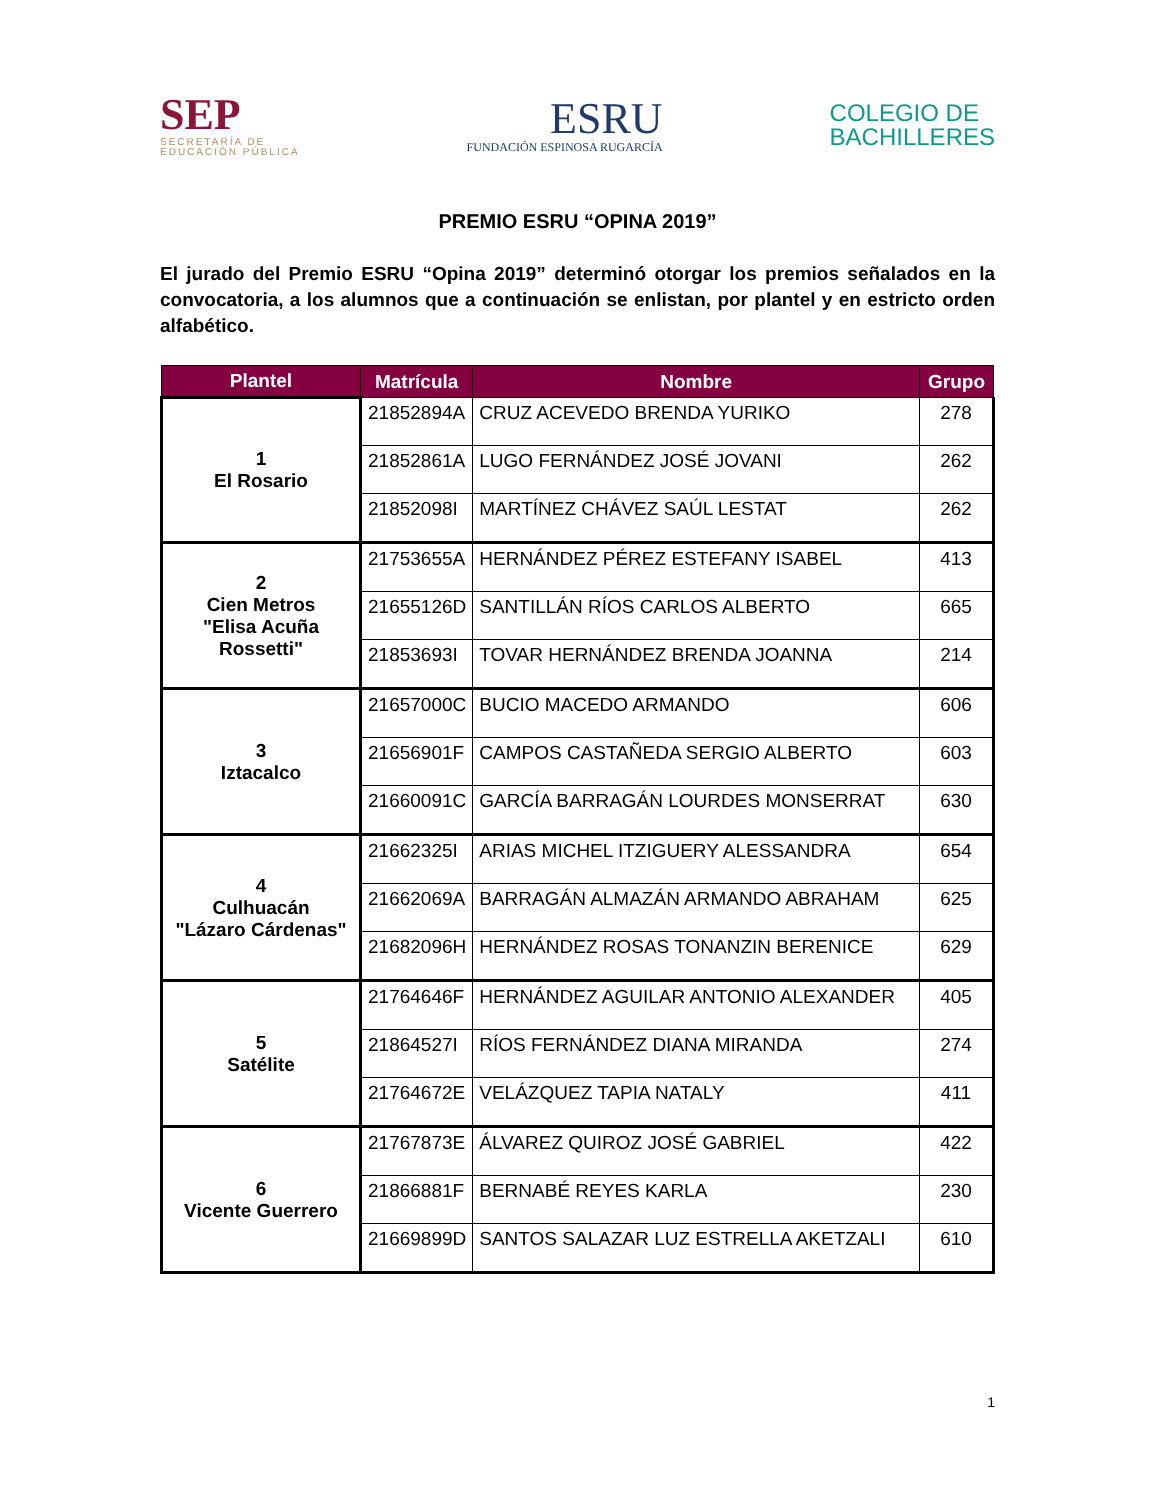SEP
SECRETARÍA DE
EDUCACIÓN PÚBLICA
ESRU
FUNDACIÓN ESPINOSA RUGARCÍA
COLEGIO DE
BACHILLERES
PREMIO ESRU “OPINA 2019”
El jurado del Premio ESRU “Opina 2019” determinó otorgar los premios señalados en la convocatoria, a los alumnos que a continuación se enlistan, por plantel y en estricto orden alfabético.
| Plantel | Matrícula | Nombre | Grupo |
| --- | --- | --- | --- |
| 1 El Rosario | 21852894A | CRUZ ACEVEDO BRENDA YURIKO | 278 |
| | 21852861A | LUGO FERNÁNDEZ JOSÉ JOVANI | 262 |
| | 21852098I | MARTÍNEZ CHÁVEZ SAÚL LESTAT | 262 |
| 2 Cien Metros "Elisa Acuña Rossetti" | 21753655A | HERNÁNDEZ PÉREZ ESTEFANY ISABEL | 413 |
| | 21655126D | SANTILLÁN RÍOS CARLOS ALBERTO | 665 |
| | 21853693I | TOVAR HERNÁNDEZ BRENDA JOANNA | 214 |
| 3 Iztacalco | 21657000C | BUCIO MACEDO ARMANDO | 606 |
| | 21656901F | CAMPOS CASTAÑEDA SERGIO ALBERTO | 603 |
| | 21660091C | GARCÍA BARRAGÁN LOURDES MONSERRAT | 630 |
| 4 Culhuacán "Lázaro Cárdenas" | 21662325I | ARIAS MICHEL ITZIGUERY ALESSANDRA | 654 |
| | 21662069A | BARRAGÁN ALMAZÁN ARMANDO ABRAHAM | 625 |
| | 21682096H | HERNÁNDEZ ROSAS TONANZIN BERENICE | 629 |
| 5 Satélite | 21764646F | HERNÁNDEZ AGUILAR ANTONIO ALEXANDER | 405 |
| | 21864527I | RÍOS FERNÁNDEZ DIANA MIRANDA | 274 |
| | 21764672E | VELÁZQUEZ TAPIA NATALY | 411 |
| 6 Vicente Guerrero | 21767873E | ÁLVAREZ QUIROZ JOSÉ GABRIEL | 422 |
| | 21866881F | BERNABÉ REYES KARLA | 230 |
| | 21669899D | SANTOS SALAZAR LUZ ESTRELLA AKETZALI | 610 |
1